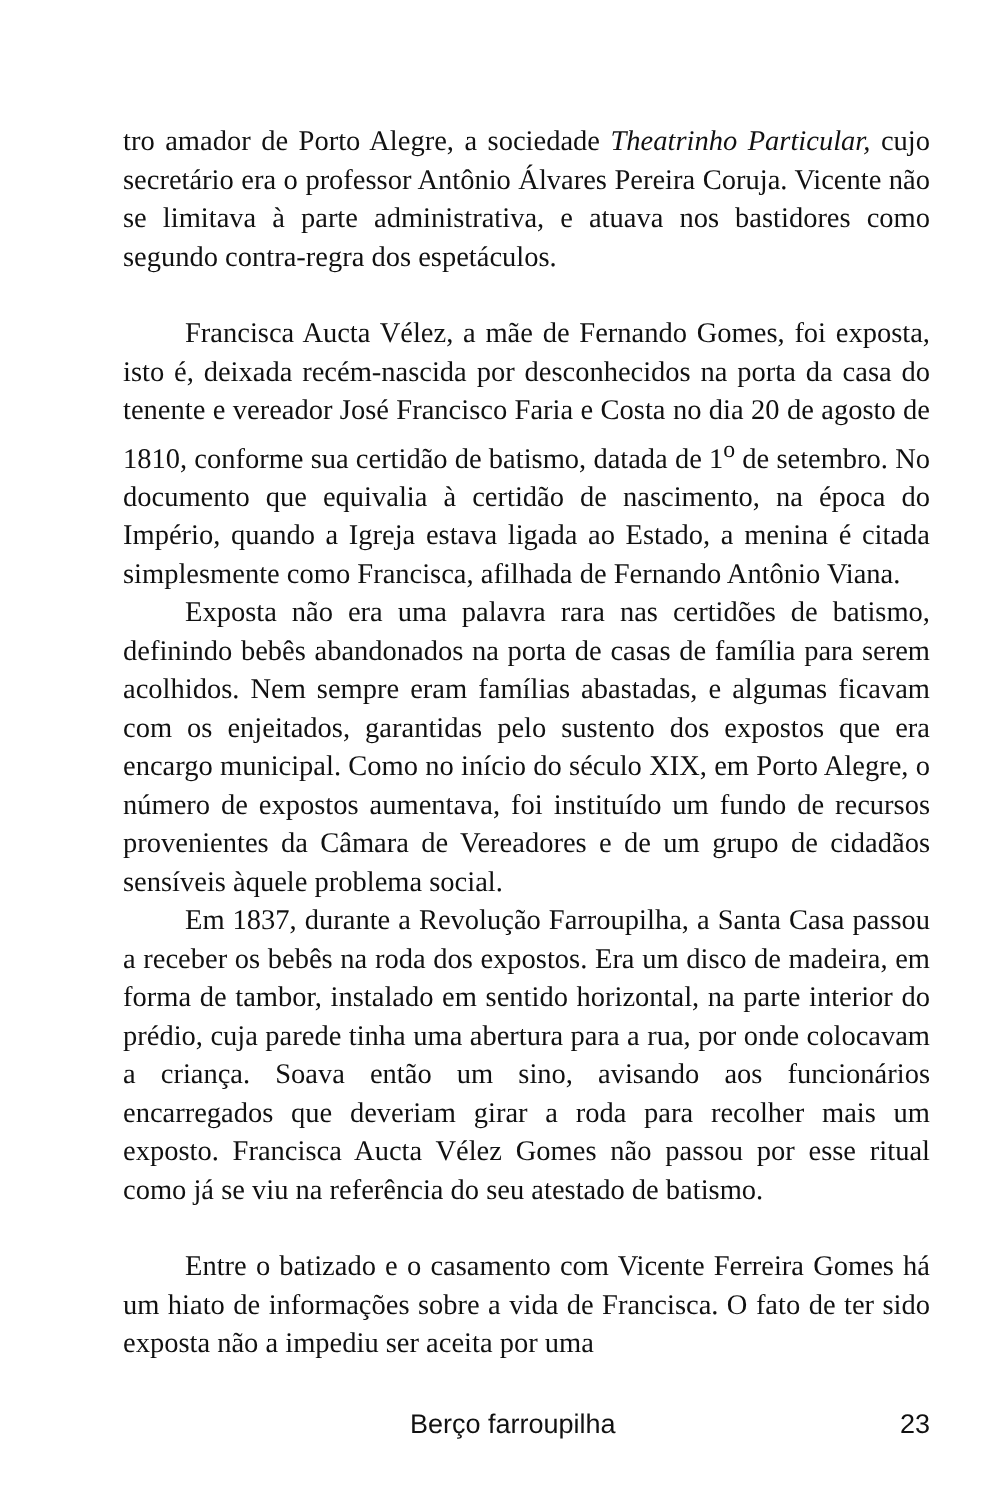tro amador de Porto Alegre, a sociedade Theatrinho Particular, cujo secretário era o professor Antônio Álvares Pereira Coruja. Vicente não se limitava à parte administrativa, e atuava nos bastidores como segundo contra-regra dos espetáculos.
Francisca Aucta Vélez, a mãe de Fernando Gomes, foi exposta, isto é, deixada recém-nascida por desconhecidos na porta da casa do tenente e vereador José Francisco Faria e Costa no dia 20 de agosto de 1810, conforme sua certidão de batismo, datada de 1<sup>o</sup> de setembro. No documento que equivalia à certidão de nascimento, na época do Império, quando a Igreja estava ligada ao Estado, a menina é citada simplesmente como Francisca, afilhada de Fernando Antônio Viana.
Exposta não era uma palavra rara nas certidões de batismo, definindo bebês abandonados na porta de casas de família para serem acolhidos. Nem sempre eram famílias abastadas, e algumas ficavam com os enjeitados, garantidas pelo sustento dos expostos que era encargo municipal. Como no início do século XIX, em Porto Alegre, o número de expostos aumentava, foi instituído um fundo de recursos provenientes da Câmara de Vereadores e de um grupo de cidadãos sensíveis àquele problema social.
Em 1837, durante a Revolução Farroupilha, a Santa Casa passou a receber os bebês na roda dos expostos. Era um disco de madeira, em forma de tambor, instalado em sentido horizontal, na parte interior do prédio, cuja parede tinha uma abertura para a rua, por onde colocavam a criança. Soava então um sino, avisando aos funcionários encarregados que deveriam girar a roda para recolher mais um exposto. Francisca Aucta Vélez Gomes não passou por esse ritual como já se viu na referência do seu atestado de batismo.
Entre o batizado e o casamento com Vicente Ferreira Gomes há um hiato de informações sobre a vida de Francisca. O fato de ter sido exposta não a impediu ser aceita por uma
Berço farroupilha 23